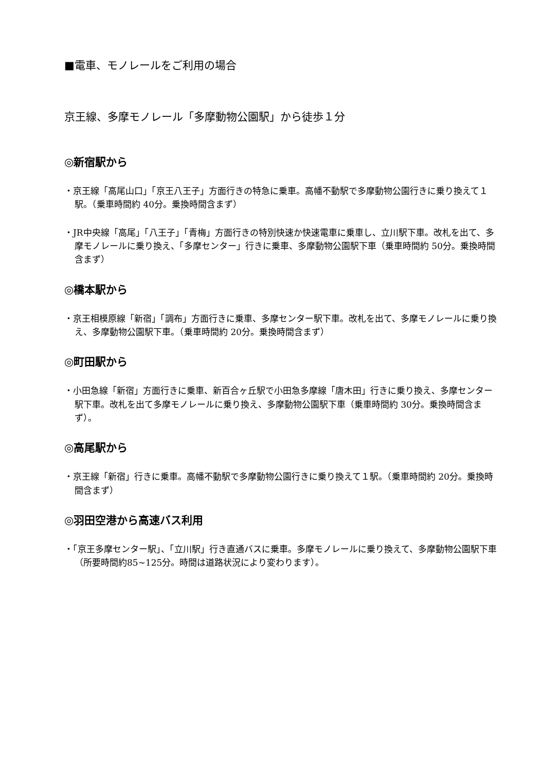■電車、モノレールをご利用の場合
京王線、多摩モノレール「多摩動物公園駅」から徒歩１分
◎新宿駅から
・京王線「高尾山口」「京王八王子」方面行きの特急に乗車。高幡不動駅で多摩動物公園行きに乗り換えて１駅。（乗車時間約 40分。乗換時間含まず）
・JR中央線「高尾」「八王子」「青梅」方面行きの特別快速か快速電車に乗車し、立川駅下車。改札を出て、多摩モノレールに乗り換え、「多摩センター」行きに乗車、多摩動物公園駅下車（乗車時間約 50分。乗換時間含まず）
◎橋本駅から
・京王相模原線「新宿」「調布」方面行きに乗車、多摩センター駅下車。改札を出て、多摩モノレールに乗り換え、多摩動物公園駅下車。（乗車時間約 20分。乗換時間含まず）
◎町田駅から
・小田急線「新宿」方面行きに乗車、新百合ヶ丘駅で小田急多摩線「唐木田」行きに乗り換え、多摩センター駅下車。改札を出て多摩モノレールに乗り換え、多摩動物公園駅下車（乗車時間約 30分。乗換時間含まず）。
◎高尾駅から
・京王線「新宿」行きに乗車。高幡不動駅で多摩動物公園行きに乗り換えて１駅。（乗車時間約 20分。乗換時間含まず）
◎羽田空港から高速バス利用
・「京王多摩センター駅」、「立川駅」行き直通バスに乗車。多摩モノレールに乗り換えて、多摩動物公園駅下車（所要時間約85~125分。時間は道路状況により変わります）。